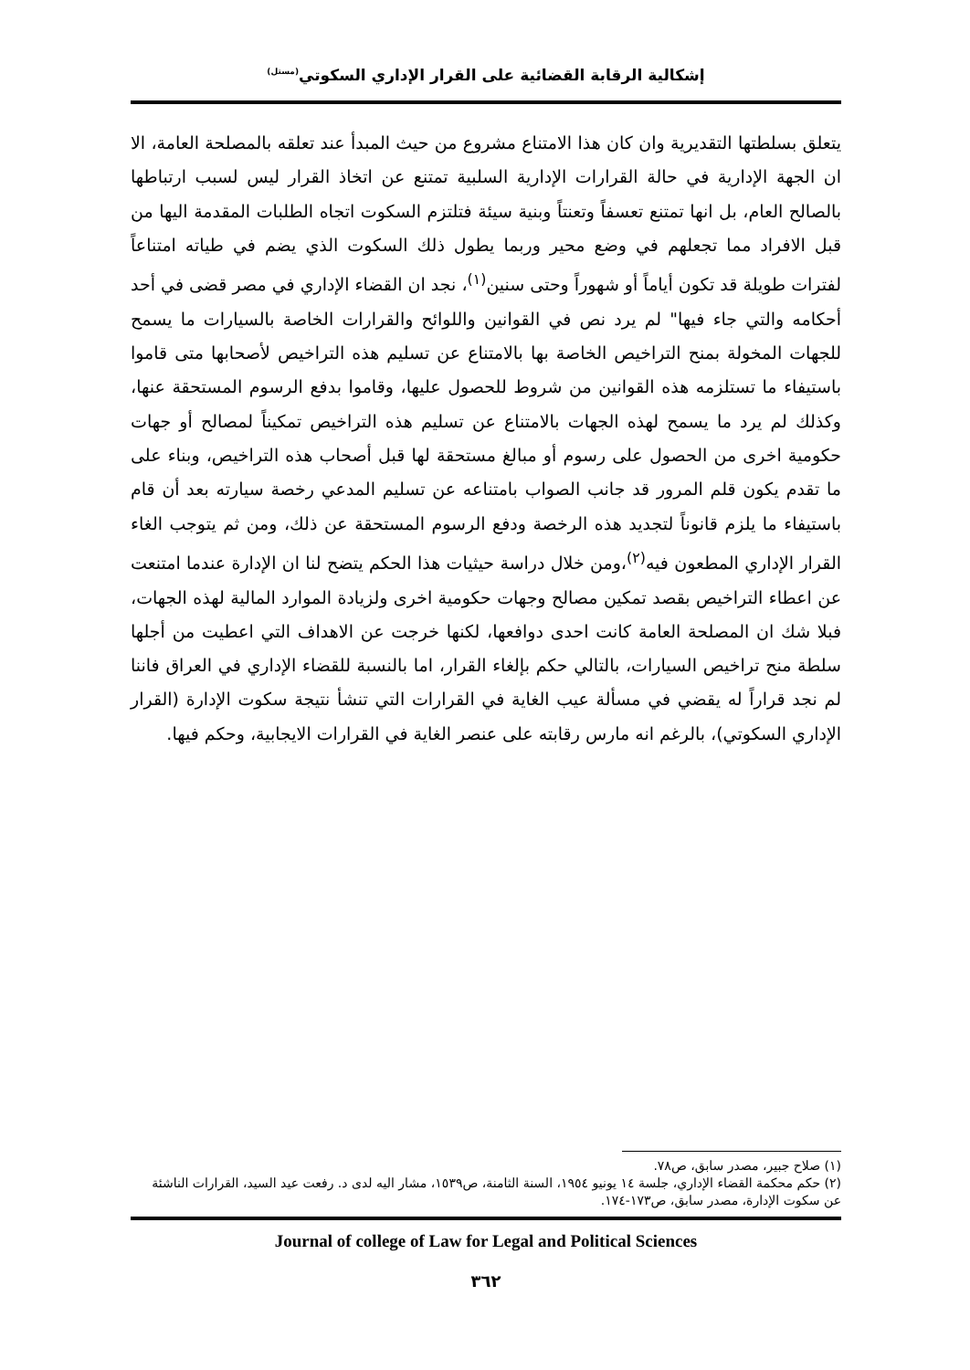إشكالية الرقابة القضائية على القرار الإداري السكوتي<sup>(مستل)</sup>
يتعلق بسلطتها التقديرية وان كان هذا الامتناع مشروع من حيث المبدأ عند تعلقه بالمصلحة العامة، الا ان الجهة الإدارية في حالة القرارات الإدارية السلبية تمتنع عن اتخاذ القرار ليس لسبب ارتباطها بالصالح العام، بل انها تمتنع تعسفاً وتعنتاً وبنية سيئة فتلتزم السكوت اتجاه الطلبات المقدمة اليها من قبل الافراد مما تجعلهم في وضع محير وربما يطول ذلك السكوت الذي يضم في طياته امتناعاً لفترات طويلة قد تكون أياماً أو شهوراً وحتى سنين<sup>(١)</sup>، نجد ان القضاء الإداري في مصر قضى في أحد أحكامه والتي جاء فيها" لم يرد نص في القوانين واللوائح والقرارات الخاصة بالسيارات ما يسمح للجهات المخولة بمنح التراخيص الخاصة بها بالامتناع عن تسليم هذه التراخيص لأصحابها متى قاموا باستيفاء ما تستلزمه هذه القوانين من شروط للحصول عليها، وقاموا بدفع الرسوم المستحقة عنها، وكذلك لم يرد ما يسمح لهذه الجهات بالامتناع عن تسليم هذه التراخيص تمكيناً لمصالح أو جهات حكومية اخرى من الحصول على رسوم أو مبالغ مستحقة لها قبل أصحاب هذه التراخيص، وبناء على ما تقدم يكون قلم المرور قد جانب الصواب بامتناعه عن تسليم المدعي رخصة سيارته بعد أن قام باستيفاء ما يلزم قانوناً لتجديد هذه الرخصة ودفع الرسوم المستحقة عن ذلك، ومن ثم يتوجب الغاء القرار الإداري المطعون فيه<sup>(٢)</sup>،ومن خلال دراسة حيثيات هذا الحكم يتضح لنا ان الإدارة عندما امتنعت عن اعطاء التراخيص بقصد تمكين مصالح وجهات حكومية اخرى ولزيادة الموارد المالية لهذه الجهات، فبلا شك ان المصلحة العامة كانت احدى دوافعها، لكنها خرجت عن الاهداف التي اعطيت من أجلها سلطة منح تراخيص السيارات، بالتالي حكم بإلغاء القرار، اما بالنسبة للقضاء الإداري في العراق فاننا لم نجد قراراً له يقضي في مسألة عيب الغاية في القرارات التي تنشأ نتيجة سكوت الإدارة (القرار الإداري السكوتي)، بالرغم انه مارس رقابته على عنصر الغاية في القرارات الايجابية، وحكم فيها.
(١) صلاح جبير، مصدر سابق، ص٧٨.
(٢) حكم محكمة القضاء الإداري، جلسة ١٤ يونيو ١٩٥٤، السنة الثامنة، ص١٥٣٩، مشار اليه لدى د. رفعت عيد السيد، القرارات الناشئة عن سكوت الإدارة، مصدر سابق، ص١٧٣-١٧٤.
Journal of college of Law for Legal and Political Sciences
٣٦٢